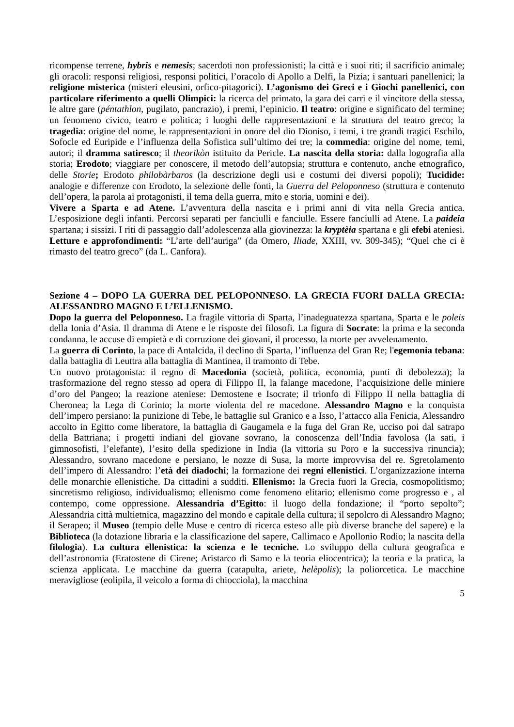ricompense terrene, hybris e nemesis; sacerdoti non professionisti; la città e i suoi riti; il sacrificio animale; gli oracoli: responsi religiosi, responsi politici, l’oracolo di Apollo a Delfi, la Pizia; i santuari panellenici; la religione misterica (misteri eleusini, orfico-pitagorici). L’agonismo dei Greci e i Giochi panellenici, con particolare riferimento a quelli Olimpici: la ricerca del primato, la gara dei carri e il vincitore della stessa, le altre gare (péntathlon, pugilato, pancrazio), i premi, l’epinicio. Il teatro: origine e significato del termine; un fenomeno civico, teatro e politica; i luoghi delle rappresentazioni e la struttura del teatro greco; la tragedia: origine del nome, le rappresentazioni in onore del dio Dioniso, i temi, i tre grandi tragici Eschilo, Sofocle ed Euripide e l’influenza della Sofistica sull’ultimo dei tre; la commedia: origine del nome, temi, autori; il dramma satiresco; il theorikòn istituito da Pericle. La nascita della storia: dalla logografia alla storia; Erodoto; viaggiare per conoscere, il metodo dell’autopsia; struttura e contenuto, anche etnografico, delle Storie; Erodoto philobàrbaros (la descrizione degli usi e costumi dei diversi popoli); Tucidide: analogie e differenze con Erodoto, la selezione delle fonti, la Guerra del Peloponneso (struttura e contenuto dell’opera, la parola ai protagonisti, il tema della guerra, mito e storia, uomini e dei).
Vivere a Sparta e ad Atene. L’avventura della nascita e i primi anni di vita nella Grecia antica. L’esposizione degli infanti. Percorsi separati per fanciulli e fanciulle. Essere fanciulli ad Atene. La paideia spartana; i sissizi. I riti di passaggio dall’adolescenza alla giovinezza: la kryptèia spartana e gli efebi ateniesi. Letture e approfondimenti: “L’arte dell’auriga” (da Omero, Iliade, XXIII, vv. 309-345); “Quel che ci è rimasto del teatro greco” (da L. Canfora).
Sezione 4 – DOPO LA GUERRA DEL PELOPONNESO. LA GRECIA FUORI DALLA GRECIA: ALESSANDRO MAGNO E L’ELLENISMO.
Dopo la guerra del Peloponneso. La fragile vittoria di Sparta, l’inadeguatezza spartana, Sparta e le poleis della Ionia d’Asia. Il dramma di Atene e le risposte dei filosofi. La figura di Socrate: la prima e la seconda condanna, le accuse di empietà e di corruzione dei giovani, il processo, la morte per avvelenamento.
La guerra di Corinto, la pace di Antalcida, il declino di Sparta, l’influenza del Gran Re; l'egemonia tebana: dalla battaglia di Leuttra alla battaglia di Mantinea, il tramonto di Tebe.
Un nuovo protagonista: il regno di Macedonia (società, politica, economia, punti di debolezza); la trasformazione del regno stesso ad opera di Filippo II, la falange macedone, l’acquisizione delle miniere d’oro del Pangeo; la reazione ateniese: Demostene e Isocrate; il trionfo di Filippo II nella battaglia di Cheronea; la Lega di Corinto; la morte violenta del re macedone. Alessandro Magno e la conquista dell’impero persiano: la punizione di Tebe, le battaglie sul Granico e a Isso, l’attacco alla Fenicia, Alessandro accolto in Egitto come liberatore, la battaglia di Gaugamela e la fuga del Gran Re, ucciso poi dal satrapo della Battriana; i progetti indiani del giovane sovrano, la conoscenza dell’India favolosa (la sati, i gimnosofisti, l’elefante), l’esito della spedizione in India (la vittoria su Poro e la successiva rinuncia); Alessandro, sovrano macedone e persiano, le nozze di Susa, la morte improvvisa del re. Sgretolamento dell’impero di Alessandro: l’età dei diadochi; la formazione dei regni ellenistici. L’organizzazione interna delle monarchie ellenistiche. Da cittadini a sudditi. Ellenismo: la Grecia fuori la Grecia, cosmopolitismo; sincretismo religioso, individualismo; ellenismo come fenomeno elitario; ellenismo come progresso e , al contempo, come oppressione. Alessandria d’Egitto: il luogo della fondazione; il “porto sepolto”; Alessandria città multietnica, magazzino del mondo e capitale della cultura; il sepolcro di Alessandro Magno; il Serapeo; il Museo (tempio delle Muse e centro di ricerca esteso alle più diverse branche del sapere) e la Biblioteca (la dotazione libraria e la classificazione del sapere, Callimaco e Apollonio Rodio; la nascita della filologia). La cultura ellenistica: la scienza e le tecniche. Lo sviluppo della cultura geografica e dell’astronomia (Eratostene di Cirene; Aristarco di Samo e la teoria eliocentrica); la teoria e la pratica, la scienza applicata. Le macchine da guerra (catapulta, ariete, helèpolis); la poliorcetica. Le macchine meravigliose (eolipila, il veicolo a forma di chiocciola), la macchina
5